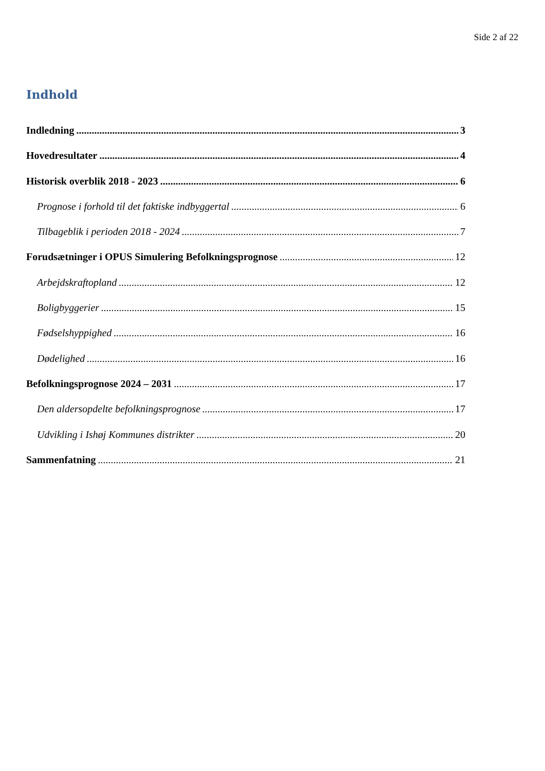Side 2 af 22
Indhold
Indledning 3
Hovedresultater 4
Historisk overblik 2018 - 2023 6
Prognose i forhold til det faktiske indbyggertal 6
Tilbageblik i perioden 2018 - 2024 7
Forudsætninger i OPUS Simulering Befolkningsprognose 12
Arbejdskraftopland 12
Boligbyggerier 15
Fødselshyppighed 16
Dødelighed 16
Befolkningsprognose 2024 – 2031 17
Den aldersopdelte befolkningsprognose 17
Udvikling i Ishøj Kommunes distrikter 20
Sammenfatning 21